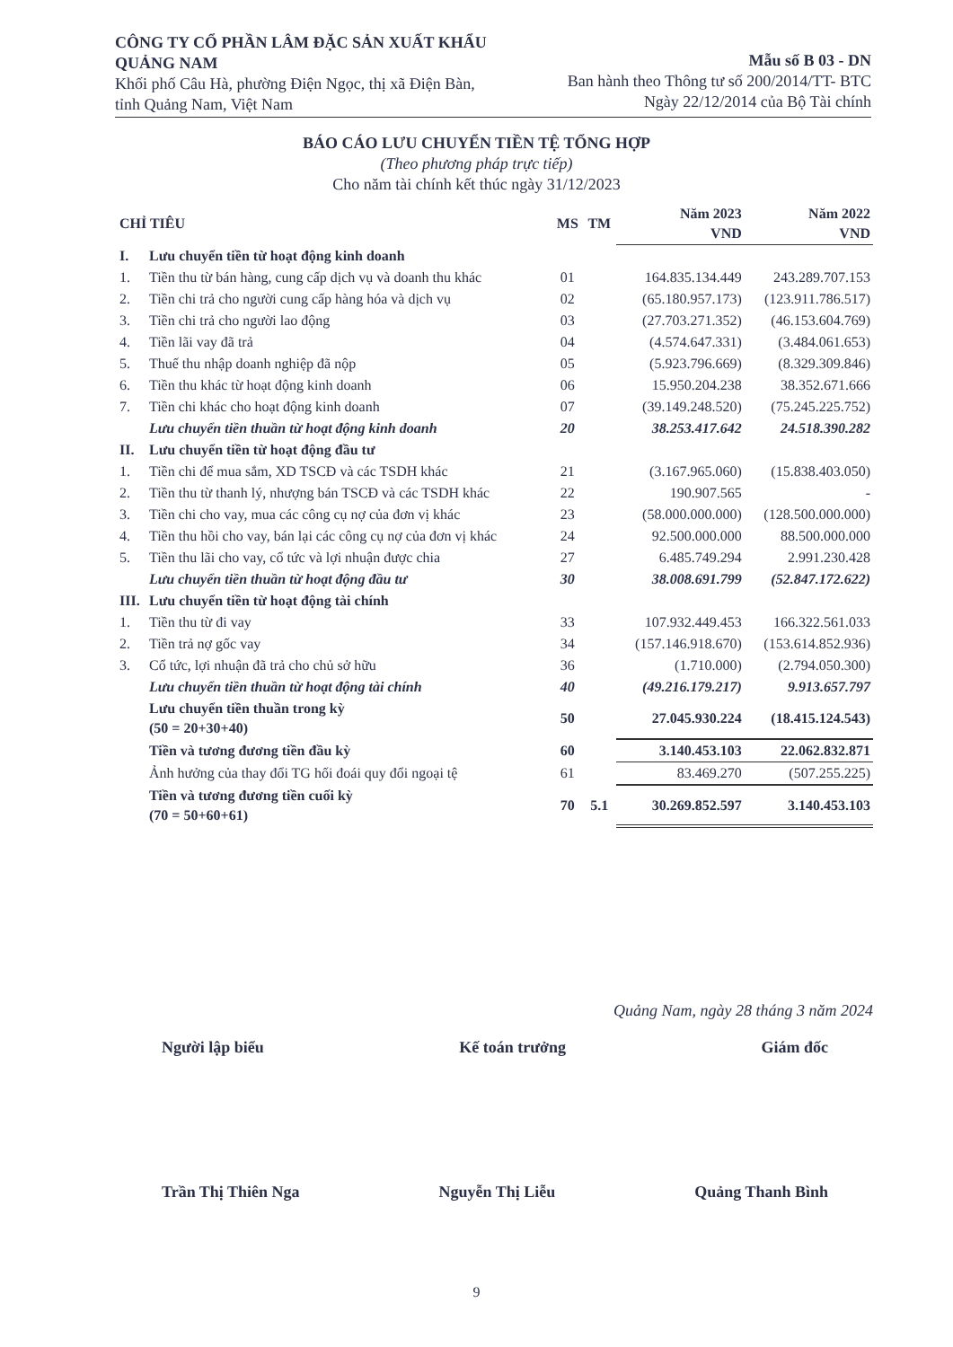CÔNG TY CỔ PHẦN LÂM ĐẶC SẢN XUẤT KHẨU QUẢNG NAM
Khối phố Câu Hà, phường Điện Ngọc, thị xã Điện Bàn, tỉnh Quảng Nam, Việt Nam
Mẫu số B 03 - DN
Ban hành theo Thông tư số 200/2014/TT- BTC
Ngày 22/12/2014 của Bộ Tài chính
BÁO CÁO LƯU CHUYỂN TIỀN TỆ TỔNG HỢP
(Theo phương pháp trực tiếp)
Cho năm tài chính kết thúc ngày 31/12/2023
| CHỈ TIÊU | | MS | TM | Năm 2023 VND | Năm 2022 VND |
| --- | --- | --- | --- | --- | --- |
| I. | Lưu chuyển tiền từ hoạt động kinh doanh | | | | |
| 1. | Tiền thu từ bán hàng, cung cấp dịch vụ và doanh thu khác | 01 | | 164.835.134.449 | 243.289.707.153 |
| 2. | Tiền chi trả cho người cung cấp hàng hóa và dịch vụ | 02 | | (65.180.957.173) | (123.911.786.517) |
| 3. | Tiền chi trả cho người lao động | 03 | | (27.703.271.352) | (46.153.604.769) |
| 4. | Tiền lãi vay đã trả | 04 | | (4.574.647.331) | (3.484.061.653) |
| 5. | Thuế thu nhập doanh nghiệp đã nộp | 05 | | (5.923.796.669) | (8.329.309.846) |
| 6. | Tiền thu khác từ hoạt động kinh doanh | 06 | | 15.950.204.238 | 38.352.671.666 |
| 7. | Tiền chi khác cho hoạt động kinh doanh | 07 | | (39.149.248.520) | (75.245.225.752) |
| | Lưu chuyển tiền thuần từ hoạt động kinh doanh | 20 | | 38.253.417.642 | 24.518.390.282 |
| II. | Lưu chuyển tiền từ hoạt động đầu tư | | | | |
| 1. | Tiền chi để mua sắm, XD TSCĐ và các TSDH khác | 21 | | (3.167.965.060) | (15.838.403.050) |
| 2. | Tiền thu từ thanh lý, nhượng bán TSCĐ và các TSDH khác | 22 | | 190.907.565 | - |
| 3. | Tiền chi cho vay, mua các công cụ nợ của đơn vị khác | 23 | | (58.000.000.000) | (128.500.000.000) |
| 4. | Tiền thu hồi cho vay, bán lại các công cụ nợ của đơn vị khác | 24 | | 92.500.000.000 | 88.500.000.000 |
| 5. | Tiền thu lãi cho vay, cổ tức và lợi nhuận được chia | 27 | | 6.485.749.294 | 2.991.230.428 |
| | Lưu chuyển tiền thuần từ hoạt động đầu tư | 30 | | 38.008.691.799 | (52.847.172.622) |
| III. | Lưu chuyển tiền từ hoạt động tài chính | | | | |
| 1. | Tiền thu từ đi vay | 33 | | 107.932.449.453 | 166.322.561.033 |
| 2. | Tiền trả nợ gốc vay | 34 | | (157.146.918.670) | (153.614.852.936) |
| 3. | Cổ tức, lợi nhuận đã trả cho chủ sở hữu | 36 | | (1.710.000) | (2.794.050.300) |
| | Lưu chuyển tiền thuần từ hoạt động tài chính | 40 | | (49.216.179.217) | 9.913.657.797 |
| | Lưu chuyển tiền thuần trong kỳ (50 = 20+30+40) | 50 | | 27.045.930.224 | (18.415.124.543) |
| | Tiền và tương đương tiền đầu kỳ | 60 | | 3.140.453.103 | 22.062.832.871 |
| | Ảnh hưởng của thay đổi TG hối đoái quy đổi ngoại tệ | 61 | | 83.469.270 | (507.255.225) |
| | Tiền và tương đương tiền cuối kỳ (70 = 50+60+61) | 70 | 5.1 | 30.269.852.597 | 3.140.453.103 |
Quảng Nam, ngày 28 tháng 3 năm 2024
Người lập biểu Kế toán trưởng Giám đốc
Trần Thị Thiên Nga Nguyễn Thị Liễu Quảng Thanh Bình
9